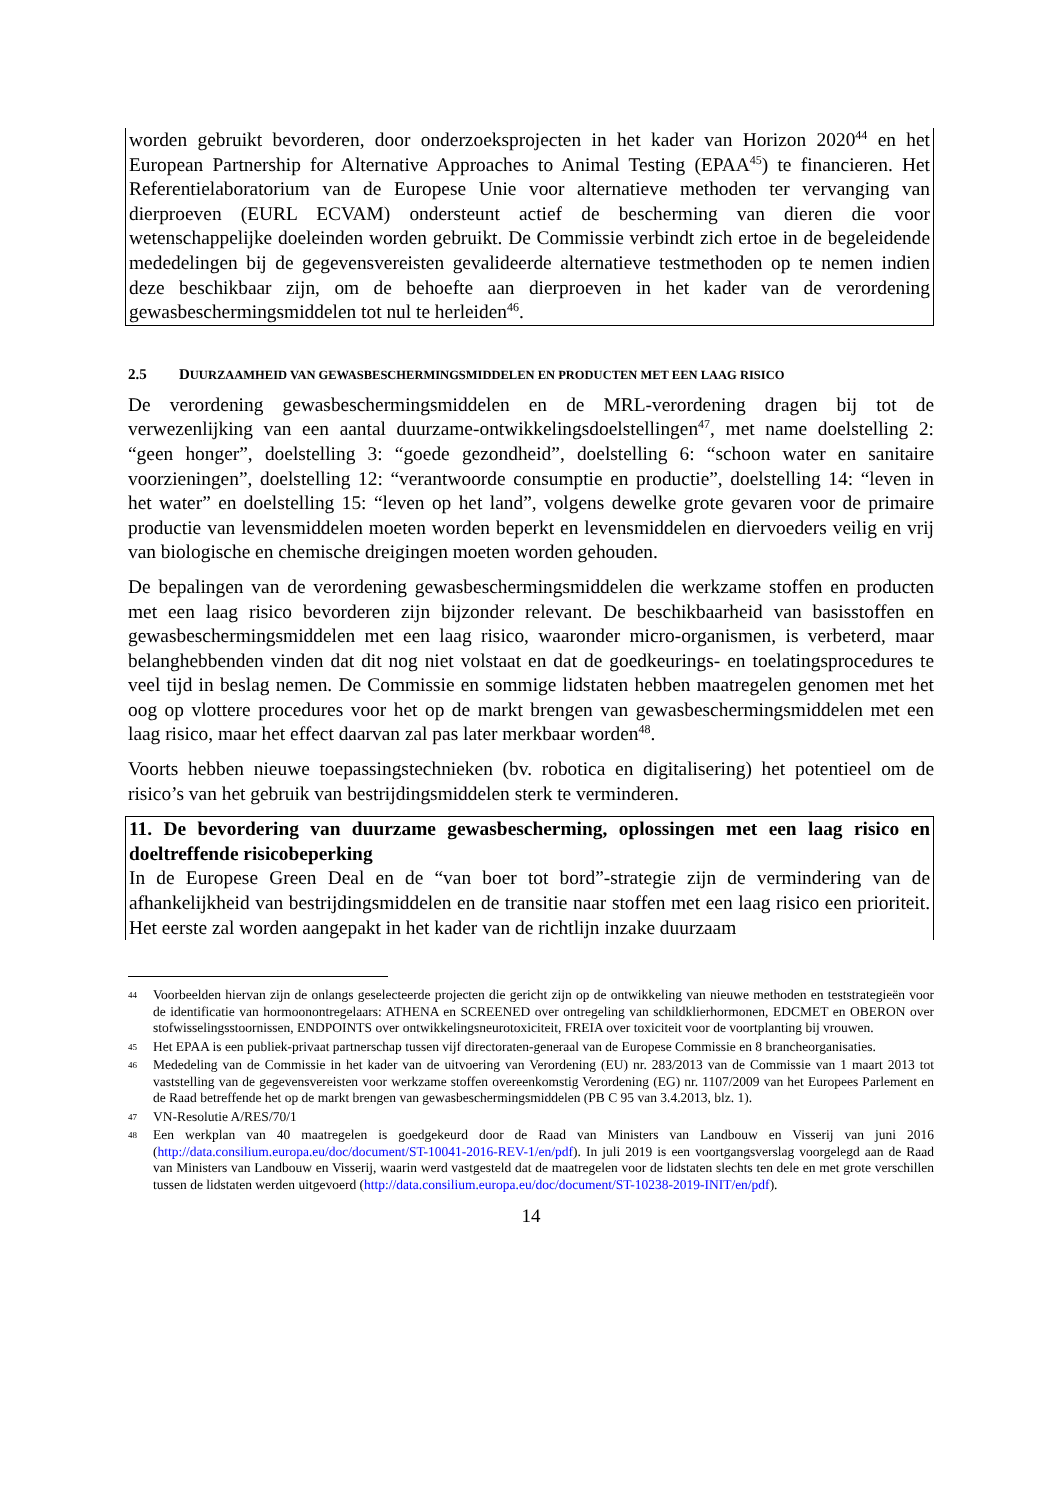worden gebruikt bevorderen, door onderzoeksprojecten in het kader van Horizon 2020<sup>44</sup> en het European Partnership for Alternative Approaches to Animal Testing (EPAA<sup>45</sup>) te financieren. Het Referentielaboratorium van de Europese Unie voor alternatieve methoden ter vervanging van dierproeven (EURL ECVAM) ondersteunt actief de bescherming van dieren die voor wetenschappelijke doeleinden worden gebruikt. De Commissie verbindt zich ertoe in de begeleidende mededelingen bij de gegevensvereisten gevalideerde alternatieve testmethoden op te nemen indien deze beschikbaar zijn, om de behoefte aan dierproeven in het kader van de verordening gewasbeschermingsmiddelen tot nul te herleiden<sup>46</sup>.
2.5 DUURZAAMHEID VAN GEWASBESCHERMINGSMIDDELEN EN PRODUCTEN MET EEN LAAG RISICO
De verordening gewasbeschermingsmiddelen en de MRL-verordening dragen bij tot de verwezenlijking van een aantal duurzame-ontwikkelingsdoelstellingen<sup>47</sup>, met name doelstelling 2: “geen honger”, doelstelling 3: “goede gezondheid”, doelstelling 6: “schoon water en sanitaire voorzieningen”, doelstelling 12: “verantwoorde consumptie en productie”, doelstelling 14: “leven in het water” en doelstelling 15: “leven op het land”, volgens dewelke grote gevaren voor de primaire productie van levensmiddelen moeten worden beperkt en levensmiddelen en diervoeders veilig en vrij van biologische en chemische dreigingen moeten worden gehouden.
De bepalingen van de verordening gewasbeschermingsmiddelen die werkzame stoffen en producten met een laag risico bevorderen zijn bijzonder relevant. De beschikbaarheid van basisstoffen en gewasbeschermingsmiddelen met een laag risico, waaronder micro-organismen, is verbeterd, maar belanghebbenden vinden dat dit nog niet volstaat en dat de goedkeurings- en toelatingsprocedures te veel tijd in beslag nemen. De Commissie en sommige lidstaten hebben maatregelen genomen met het oog op vlottere procedures voor het op de markt brengen van gewasbeschermingsmiddelen met een laag risico, maar het effect daarvan zal pas later merkbaar worden<sup>48</sup>.
Voorts hebben nieuwe toepassingstechnieken (bv. robotica en digitalisering) het potentieel om de risico’s van het gebruik van bestrijdingsmiddelen sterk te verminderen.
11. De bevordering van duurzame gewasbescherming, oplossingen met een laag risico en doeltreffende risicobeperking
In de Europese Green Deal en de “van boer tot bord”-strategie zijn de vermindering van de afhankelijkheid van bestrijdingsmiddelen en de transitie naar stoffen met een laag risico een prioriteit. Het eerste zal worden aangepakt in het kader van de richtlijn inzake duurzaam
44
Voorbeelden hiervan zijn de onlangs geselecteerde projecten die gericht zijn op de ontwikkeling van nieuwe methoden en teststrategieën voor de identificatie van hormoonontregelaars: ATHENA en SCREENED over ontregeling van schildklierhormonen, EDCMET en OBERON over stofwisselingsstoornissen, ENDPOINTS over ontwikkelingsneurotoxiciteit, FREIA over toxiciteit voor de voortplanting bij vrouwen.
45
Het EPAA is een publiek-privaat partnerschap tussen vijf directoraten-generaal van de Europese Commissie en 8 brancheorganisaties.
46
Mededeling van de Commissie in het kader van de uitvoering van Verordening (EU) nr. 283/2013 van de Commissie van 1 maart 2013 tot vaststelling van de gegevensvereisten voor werkzame stoffen overeenkomstig Verordening (EG) nr. 1107/2009 van het Europees Parlement en de Raad betreffende het op de markt brengen van gewasbeschermingsmiddelen (PB C 95 van 3.4.2013, blz. 1).
47
VN-Resolutie A/RES/70/1
48
Een werkplan van 40 maatregelen is goedgekeurd door de Raad van Ministers van Landbouw en Visserij van juni 2016 (http://data.consilium.europa.eu/doc/document/ST-10041-2016-REV-1/en/pdf). In juli 2019 is een voortgangsverslag voorgelegd aan de Raad van Ministers van Landbouw en Visserij, waarin werd vastgesteld dat de maatregelen voor de lidstaten slechts ten dele en met grote verschillen tussen de lidstaten werden uitgevoerd (http://data.consilium.europa.eu/doc/document/ST-10238-2019-INIT/en/pdf).
14